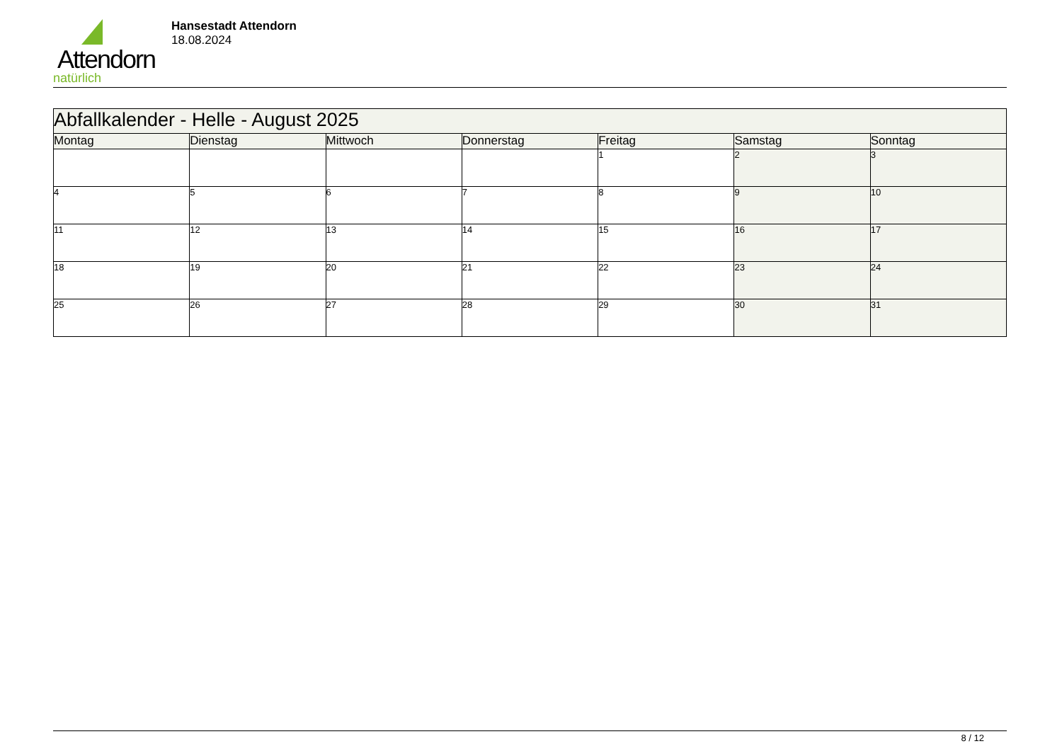Attendorn
natürlich
Hansestadt Attendorn
18.08.2024
| Abfallkalender - Helle - August 2025 | | | | | | |
| Montag | Dienstag | Mittwoch | Donnerstag | Freitag | Samstag | Sonntag |
| | | | | 1 | 2 | 3 |
| 4 | 5 | 6 | 7 | 8 | 9 | 10 |
| 11 | 12 | 13 | 14 | 15 | 16 | 17 |
| 18 | 19 | 20 | 21 | 22 | 23 | 24 |
| 25 | 26 | 27 | 28 | 29 | 30 | 31 |
8 / 12